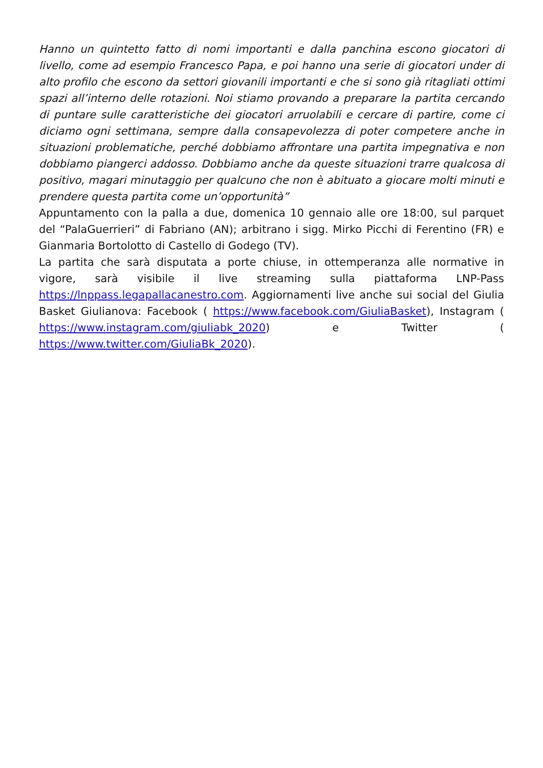Hanno un quintetto fatto di nomi importanti e dalla panchina escono giocatori di livello, come ad esempio Francesco Papa, e poi hanno una serie di giocatori under di alto profilo che escono da settori giovanili importanti e che si sono già ritagliati ottimi spazi all’interno delle rotazioni. Noi stiamo provando a preparare la partita cercando di puntare sulle caratteristiche dei giocatori arruolabili e cercare di partire, come ci diciamo ogni settimana, sempre dalla consapevolezza di poter competere anche in situazioni problematiche, perché dobbiamo affrontare una partita impegnativa e non dobbiamo piangerci addosso. Dobbiamo anche da queste situazioni trarre qualcosa di positivo, magari minutaggio per qualcuno che non è abituato a giocare molti minuti e prendere questa partita come un’opportunità”
Appuntamento con la palla a due, domenica 10 gennaio alle ore 18:00, sul parquet del “PalaGuerrieri” di Fabriano (AN); arbitrano i sigg. Mirko Picchi di Ferentino (FR) e Gianmaria Bortolotto di Castello di Godego (TV).
La partita che sarà disputata a porte chiuse, in ottemperanza alle normative in vigore, sarà visibile il live streaming sulla piattaforma LNP-Pass https://lnppass.legapallacanestro.com. Aggiornamenti live anche sui social del Giulia Basket Giulianova: Facebook ( https://www.facebook.com/GiuliaBasket), Instagram ( https://www.instagram.com/giuliabk_2020) e Twitter ( https://www.twitter.com/GiuliaBk_2020).